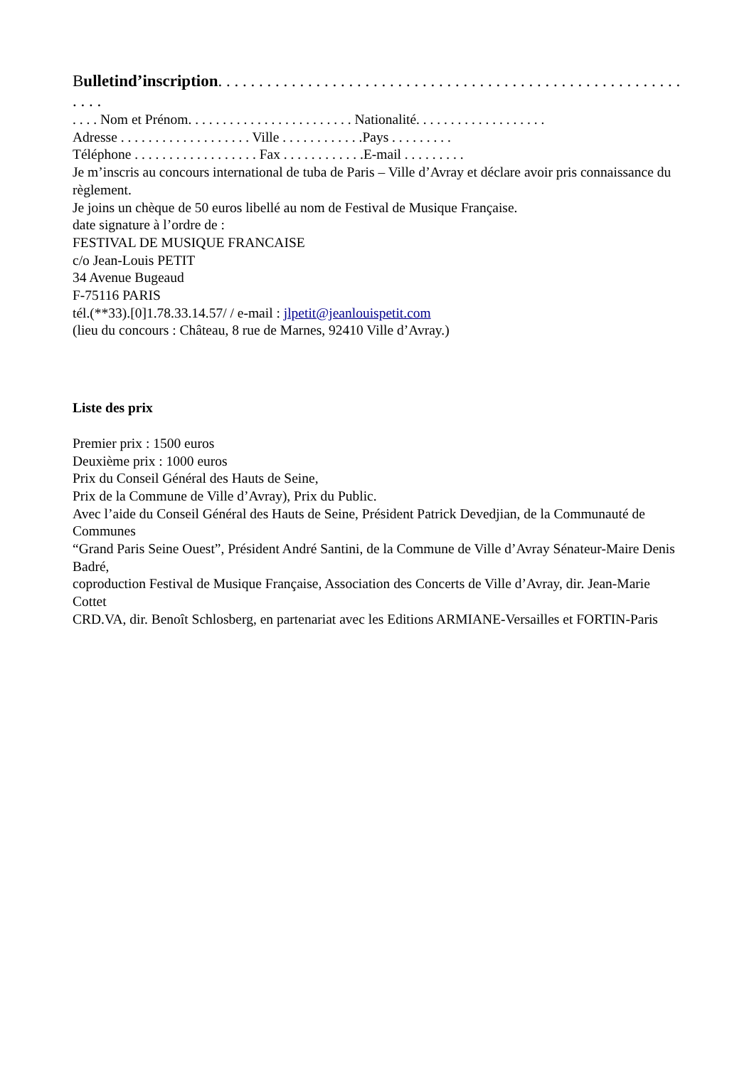Bulletind’inscription. . . . . . . . . . . . . . . . . . . . . . . . . . . . . . . . . . . . . . . . . . . . . . . . . . . . . . . . . . . . .
. . . . Nom et Prénom. . . . . . . . . . . . . . . . . . . . . . . . Nationalité. . . . . . . . . . . . . . . . . . .
Adresse . . . . . . . . . . . . . . . . . . . Ville . . . . . . . . . . . .Pays . . . . . . . . .
Téléphone . . . . . . . . . . . . . . . . . . Fax . . . . . . . . . . . .E-mail . . . . . . . . .
Je m’inscris au concours international de tuba de Paris – Ville d’Avray et déclare avoir pris connaissance du règlement.
Je joins un chèque de 50 euros libellé au nom de Festival de Musique Française.
date signature à l’ordre de :
FESTIVAL DE MUSIQUE FRANCAISE
c/o Jean-Louis PETIT
34 Avenue Bugeaud
F-75116 PARIS
tél.(**33).[0]1.78.33.14.57/ / e-mail : jlpetit@jeanlouispetit.com
(lieu du concours : Château, 8 rue de Marnes, 92410 Ville d’Avray.)
Liste des prix
Premier prix : 1500 euros
Deuxième prix : 1000 euros
Prix du Conseil Général des Hauts de Seine,
Prix de la Commune de Ville d’Avray), Prix du Public.
Avec l’aide du Conseil Général des Hauts de Seine, Président Patrick Devedjian, de la Communauté de Communes
“Grand Paris Seine Ouest”, Président André Santini, de la Commune de Ville d’Avray Sénateur-Maire Denis Badré,
coproduction Festival de Musique Française, Association des Concerts de Ville d’Avray, dir. Jean-Marie Cottet
CRD.VA, dir. Benoît Schlosberg, en partenariat avec les Editions ARMIANE-Versailles et FORTIN-Paris